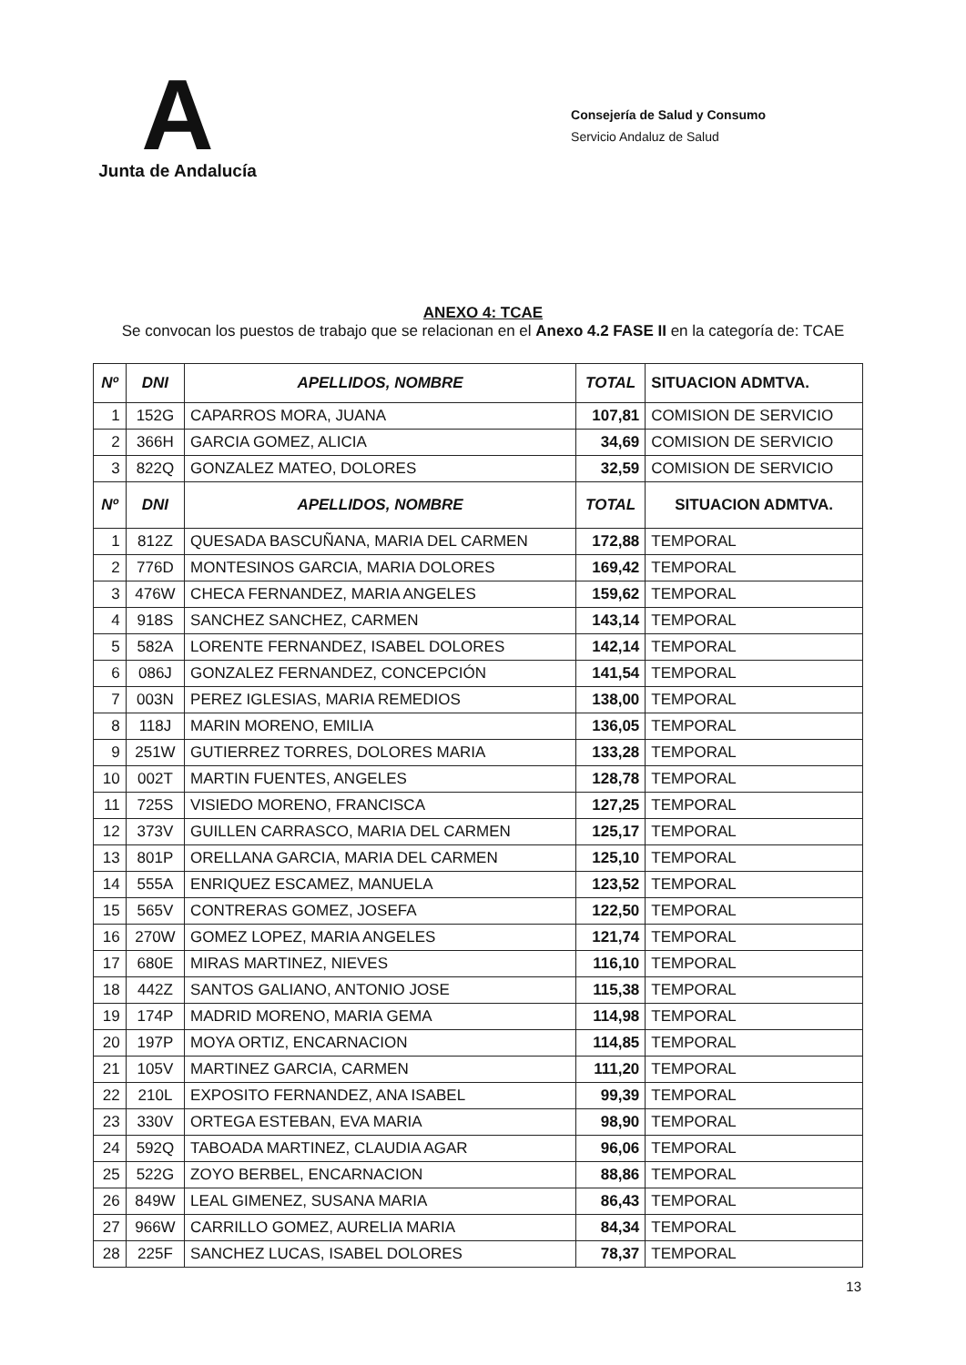A
Junta de Andalucía
Consejería de Salud y Consumo
Servicio Andaluz de Salud
ANEXO 4: TCAE
Se convocan los puestos de trabajo que se relacionan en el Anexo 4.2 FASE II en la categoría de: TCAE
| Nº | DNI | APELLIDOS, NOMBRE | TOTAL | SITUACION ADMTVA. |
| --- | --- | --- | --- | --- |
| 1 | 152G | CAPARROS MORA, JUANA | 107,81 | COMISION DE SERVICIO |
| 2 | 366H | GARCIA GOMEZ, ALICIA | 34,69 | COMISION DE SERVICIO |
| 3 | 822Q | GONZALEZ MATEO, DOLORES | 32,59 | COMISION DE SERVICIO |
| Nº | DNI | APELLIDOS, NOMBRE | TOTAL | SITUACION ADMTVA. |
| 1 | 812Z | QUESADA BASCUÑANA, MARIA DEL CARMEN | 172,88 | TEMPORAL |
| 2 | 776D | MONTESINOS GARCIA, MARIA DOLORES | 169,42 | TEMPORAL |
| 3 | 476W | CHECA FERNANDEZ, MARIA ANGELES | 159,62 | TEMPORAL |
| 4 | 918S | SANCHEZ SANCHEZ, CARMEN | 143,14 | TEMPORAL |
| 5 | 582A | LORENTE FERNANDEZ, ISABEL DOLORES | 142,14 | TEMPORAL |
| 6 | 086J | GONZALEZ FERNANDEZ, CONCEPCIÓN | 141,54 | TEMPORAL |
| 7 | 003N | PEREZ IGLESIAS, MARIA REMEDIOS | 138,00 | TEMPORAL |
| 8 | 118J | MARIN MORENO, EMILIA | 136,05 | TEMPORAL |
| 9 | 251W | GUTIERREZ TORRES, DOLORES MARIA | 133,28 | TEMPORAL |
| 10 | 002T | MARTIN FUENTES, ANGELES | 128,78 | TEMPORAL |
| 11 | 725S | VISIEDO MORENO, FRANCISCA | 127,25 | TEMPORAL |
| 12 | 373V | GUILLEN CARRASCO, MARIA DEL CARMEN | 125,17 | TEMPORAL |
| 13 | 801P | ORELLANA GARCIA, MARIA DEL CARMEN | 125,10 | TEMPORAL |
| 14 | 555A | ENRIQUEZ ESCAMEZ, MANUELA | 123,52 | TEMPORAL |
| 15 | 565V | CONTRERAS GOMEZ, JOSEFA | 122,50 | TEMPORAL |
| 16 | 270W | GOMEZ LOPEZ, MARIA ANGELES | 121,74 | TEMPORAL |
| 17 | 680E | MIRAS MARTINEZ, NIEVES | 116,10 | TEMPORAL |
| 18 | 442Z | SANTOS GALIANO, ANTONIO JOSE | 115,38 | TEMPORAL |
| 19 | 174P | MADRID MORENO, MARIA GEMA | 114,98 | TEMPORAL |
| 20 | 197P | MOYA ORTIZ, ENCARNACION | 114,85 | TEMPORAL |
| 21 | 105V | MARTINEZ GARCIA, CARMEN | 111,20 | TEMPORAL |
| 22 | 210L | EXPOSITO FERNANDEZ, ANA ISABEL | 99,39 | TEMPORAL |
| 23 | 330V | ORTEGA ESTEBAN, EVA MARIA | 98,90 | TEMPORAL |
| 24 | 592Q | TABOADA MARTINEZ, CLAUDIA AGAR | 96,06 | TEMPORAL |
| 25 | 522G | ZOYO BERBEL, ENCARNACION | 88,86 | TEMPORAL |
| 26 | 849W | LEAL GIMENEZ, SUSANA MARIA | 86,43 | TEMPORAL |
| 27 | 966W | CARRILLO GOMEZ, AURELIA MARIA | 84,34 | TEMPORAL |
| 28 | 225F | SANCHEZ LUCAS, ISABEL DOLORES | 78,37 | TEMPORAL |
13